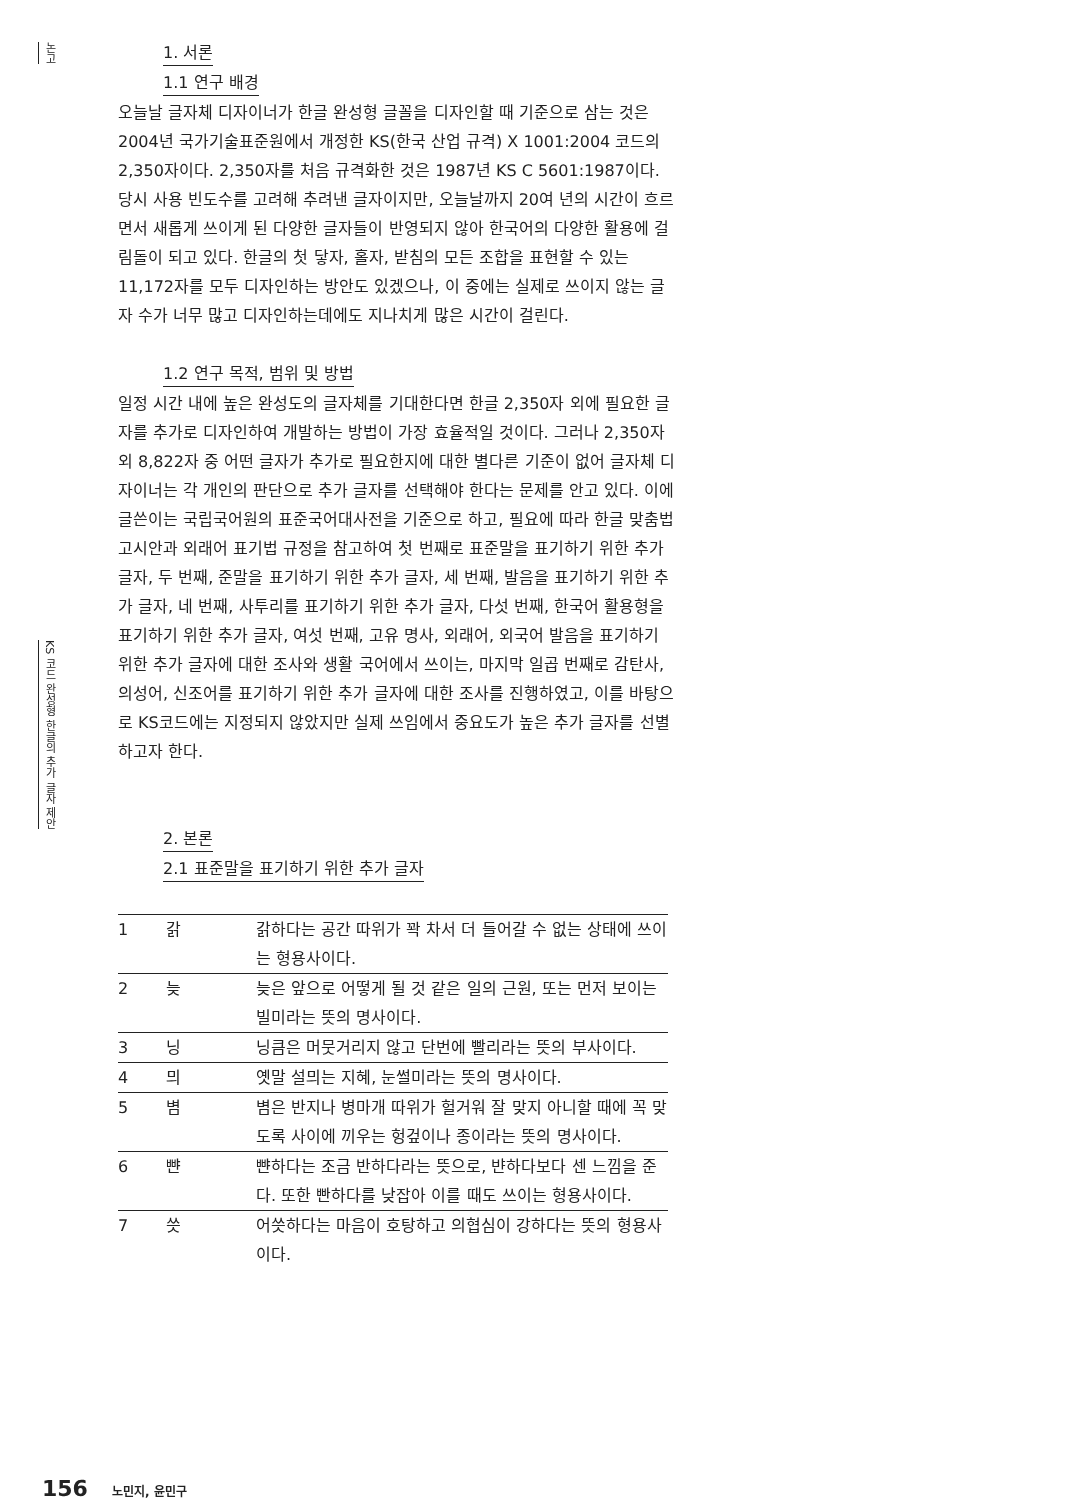논고
KS 코드 완성형 한글의 추가 글자 제안
1. 서론
1.1 연구 배경
오늘날 글자체 디자이너가 한글 완성형 글꼴을 디자인할 때 기준으로 삼는 것은 2004년 국가기술표준원에서 개정한 KS(한국 산업 규격) X 1001:2004 코드의 2,350자이다. 2,350자를 처음 규격화한 것은 1987년 KS C 5601:1987이다. 당시 사용 빈도수를 고려해 추려낸 글자이지만, 오늘날까지 20여 년의 시간이 흐르면서 새롭게 쓰이게 된 다양한 글자들이 반영되지 않아 한국어의 다양한 활용에 걸림돌이 되고 있다. 한글의 첫 닿자, 홀자, 받침의 모든 조합을 표현할 수 있는 11,172자를 모두 디자인하는 방안도 있겠으나, 이 중에는 실제로 쓰이지 않는 글자 수가 너무 많고 디자인하는데에도 지나치게 많은 시간이 걸린다.
1.2 연구 목적, 범위 및 방법
일정 시간 내에 높은 완성도의 글자체를 기대한다면 한글 2,350자 외에 필요한 글자를 추가로 디자인하여 개발하는 방법이 가장 효율적일 것이다. 그러나 2,350자 외 8,822자 중 어떤 글자가 추가로 필요한지에 대한 별다른 기준이 없어 글자체 디자이너는 각 개인의 판단으로 추가 글자를 선택해야 한다는 문제를 안고 있다. 이에 글쓴이는 국립국어원의 표준국어대사전을 기준으로 하고, 필요에 따라 한글 맞춤법 고시안과 외래어 표기법 규정을 참고하여 첫 번째로 표준말을 표기하기 위한 추가 글자, 두 번째, 준말을 표기하기 위한 추가 글자, 세 번째, 발음을 표기하기 위한 추가 글자, 네 번째, 사투리를 표기하기 위한 추가 글자, 다섯 번째, 한국어 활용형을 표기하기 위한 추가 글자, 여섯 번째, 고유 명사, 외래어, 외국어 발음을 표기하기 위한 추가 글자에 대한 조사와 생활 국어에서 쓰이는, 마지막 일곱 번째로 감탄사, 의성어, 신조어를 표기하기 위한 추가 글자에 대한 조사를 진행하였고, 이를 바탕으로 KS코드에는 지정되지 않았지만 실제 쓰임에서 중요도가 높은 추가 글자를 선별하고자 한다.
2. 본론
2.1 표준말을 표기하기 위한 추가 글자
| 1 | 갉 | 갉하다는 공간 따위가 꽉 차서 더 들어갈 수 없는 상태에 쓰이는 형용사이다. |
| 2 | 늦 | 늦은 앞으로 어떻게 될 것 같은 일의 근원, 또는 먼저 보이는 빌미라는 뜻의 명사이다. |
| 3 | 닝 | 닝큼은 머뭇거리지 않고 단번에 빨리라는 뜻의 부사이다. |
| 4 | 믜 | 옛말 설믜는 지혜, 눈썰미라는 뜻의 명사이다. |
| 5 | 볌 | 볌은 반지나 병마개 따위가 헐거워 잘 맞지 아니할 때에 꼭 맞도록 사이에 끼우는 헝겊이나 종이라는 뜻의 명사이다. |
| 6 | 뺜 | 뺜하다는 조금 반하다라는 뜻으로, 뱐하다보다 센 느낌을 준다. 또한 빤하다를 낮잡아 이를 때도 쓰이는 형용사이다. |
| 7 | 씃 | 어씃하다는 마음이 호탕하고 의협심이 강하다는 뜻의 형용사이다. |
156 노민지, 윤민구